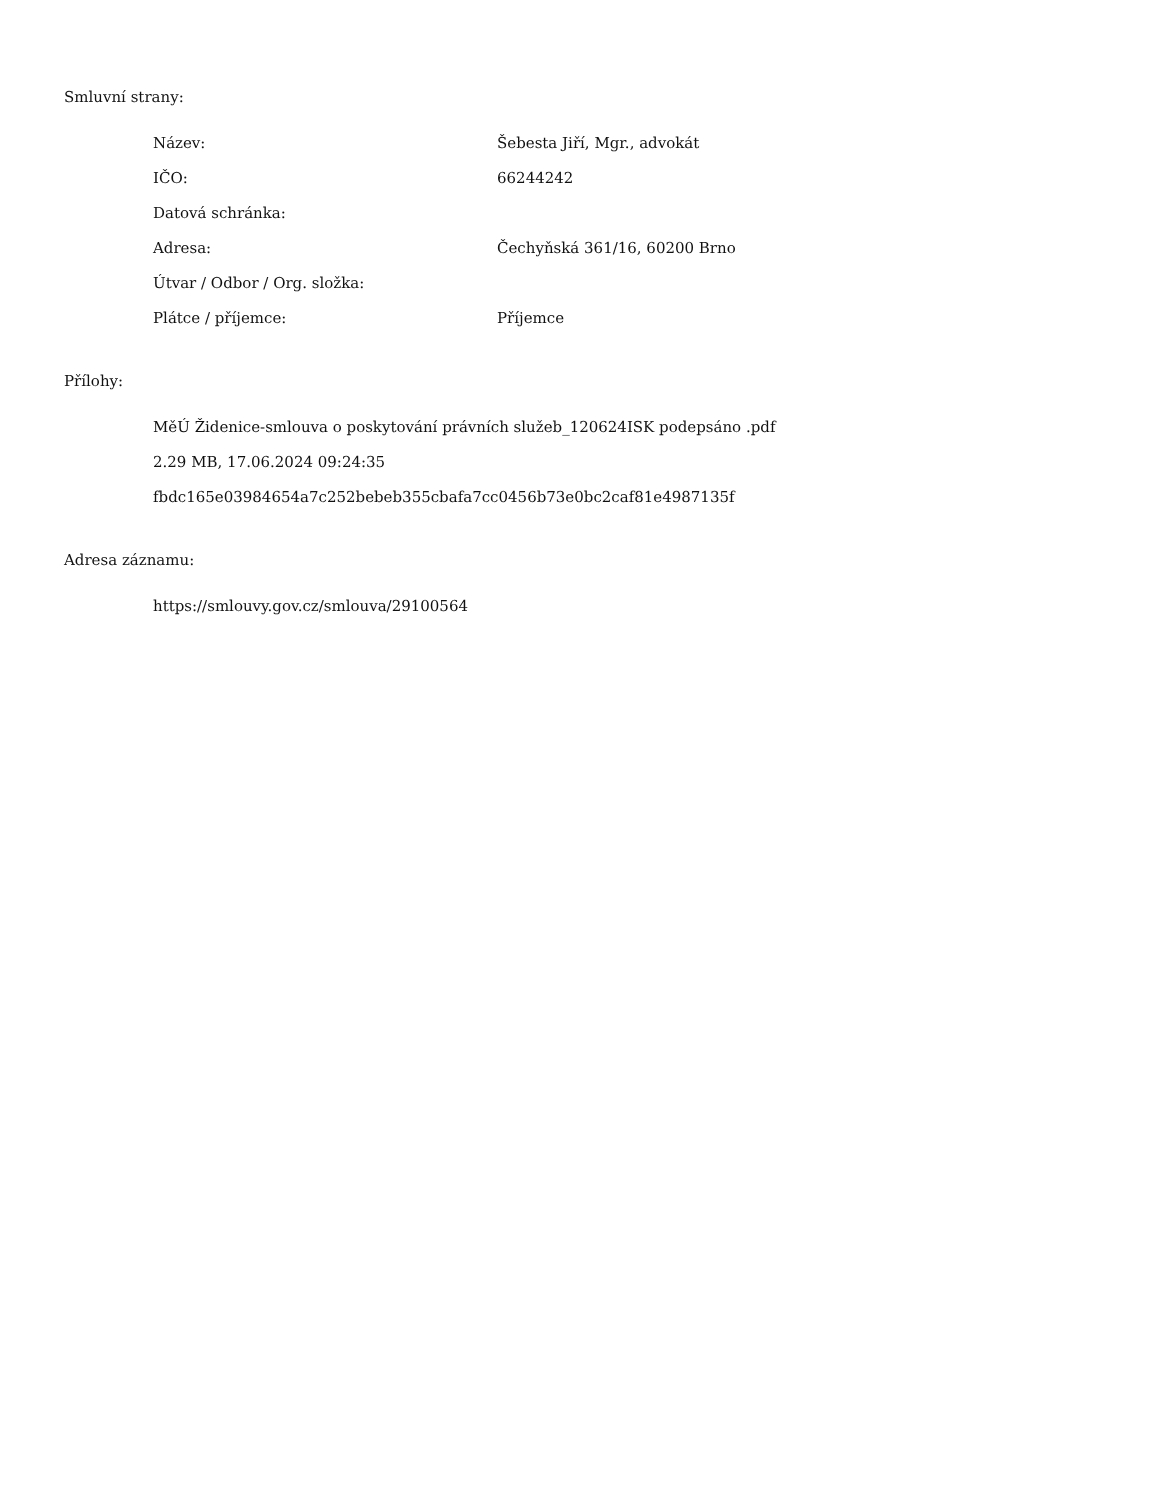Smluvní strany:
| Název: | Šebesta Jiří, Mgr., advokát |
| IČO: | 66244242 |
| Datová schránka: | |
| Adresa: | Čechyňská 361/16, 60200 Brno |
| Útvar / Odbor / Org. složka: | |
| Plátce / příjemce: | Příjemce |
Přílohy:
MěÚ Židenice-smlouva o poskytování právních služeb_120624ISK podepsáno .pdf
2.29 MB, 17.06.2024 09:24:35
fbdc165e03984654a7c252bebeb355cbafa7cc0456b73e0bc2caf81e4987135f
Adresa záznamu:
https://smlouvy.gov.cz/smlouva/29100564